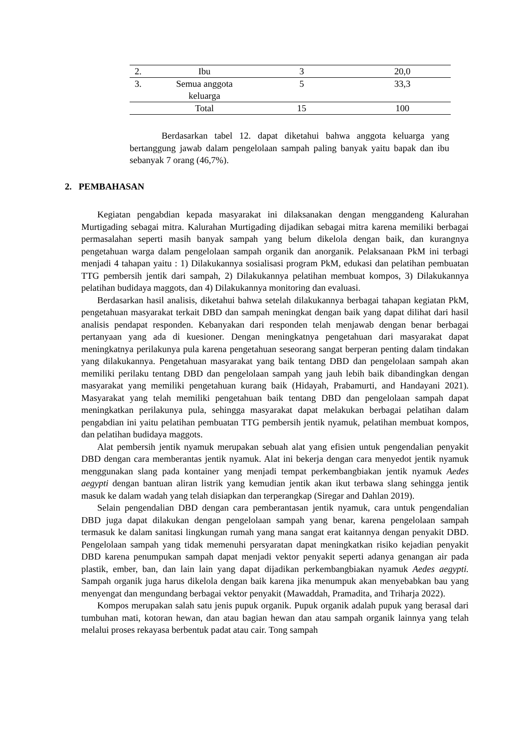| 2. | Ibu | 3 | 20,0 |
| 3. | Semua anggota keluarga | 5 | 33,3 |
| | Total | 15 | 100 |
Berdasarkan tabel 12. dapat diketahui bahwa anggota keluarga yang bertanggung jawab dalam pengelolaan sampah paling banyak yaitu bapak dan ibu sebanyak 7 orang (46,7%).
2. PEMBAHASAN
Kegiatan pengabdian kepada masyarakat ini dilaksanakan dengan menggandeng Kalurahan Murtigading sebagai mitra. Kalurahan Murtigading dijadikan sebagai mitra karena memiliki berbagai permasalahan seperti masih banyak sampah yang belum dikelola dengan baik, dan kurangnya pengetahuan warga dalam pengelolaan sampah organik dan anorganik. Pelaksanaan PkM ini terbagi menjadi 4 tahapan yaitu : 1) Dilakukannya sosialisasi program PkM, edukasi dan pelatihan pembuatan TTG pembersih jentik dari sampah, 2) Dilakukannya pelatihan membuat kompos, 3) Dilakukannya pelatihan budidaya maggots, dan 4) Dilakukannya monitoring dan evaluasi.
Berdasarkan hasil analisis, diketahui bahwa setelah dilakukannya berbagai tahapan kegiatan PkM, pengetahuan masyarakat terkait DBD dan sampah meningkat dengan baik yang dapat dilihat dari hasil analisis pendapat responden. Kebanyakan dari responden telah menjawab dengan benar berbagai pertanyaan yang ada di kuesioner. Dengan meningkatnya pengetahuan dari masyarakat dapat meningkatnya perilakunya pula karena pengetahuan seseorang sangat berperan penting dalam tindakan yang dilakukannya. Pengetahuan masyarakat yang baik tentang DBD dan pengelolaan sampah akan memiliki perilaku tentang DBD dan pengelolaan sampah yang jauh lebih baik dibandingkan dengan masyarakat yang memiliki pengetahuan kurang baik (Hidayah, Prabamurti, and Handayani 2021). Masyarakat yang telah memiliki pengetahuan baik tentang DBD dan pengelolaan sampah dapat meningkatkan perilakunya pula, sehingga masyarakat dapat melakukan berbagai pelatihan dalam pengabdian ini yaitu pelatihan pembuatan TTG pembersih jentik nyamuk, pelatihan membuat kompos, dan pelatihan budidaya maggots.
Alat pembersih jentik nyamuk merupakan sebuah alat yang efisien untuk pengendalian penyakit DBD dengan cara memberantas jentik nyamuk. Alat ini bekerja dengan cara menyedot jentik nyamuk menggunakan slang pada kontainer yang menjadi tempat perkembangbiakan jentik nyamuk Aedes aegypti dengan bantuan aliran listrik yang kemudian jentik akan ikut terbawa slang sehingga jentik masuk ke dalam wadah yang telah disiapkan dan terperangkap (Siregar and Dahlan 2019).
Selain pengendalian DBD dengan cara pemberantasan jentik nyamuk, cara untuk pengendalian DBD juga dapat dilakukan dengan pengelolaan sampah yang benar, karena pengelolaan sampah termasuk ke dalam sanitasi lingkungan rumah yang mana sangat erat kaitannya dengan penyakit DBD. Pengelolaan sampah yang tidak memenuhi persyaratan dapat meningkatkan risiko kejadian penyakit DBD karena penumpukan sampah dapat menjadi vektor penyakit seperti adanya genangan air pada plastik, ember, ban, dan lain lain yang dapat dijadikan perkembangbiakan nyamuk Aedes aegypti. Sampah organik juga harus dikelola dengan baik karena jika menumpuk akan menyebabkan bau yang menyengat dan mengundang berbagai vektor penyakit (Mawaddah, Pramadita, and Triharja 2022).
Kompos merupakan salah satu jenis pupuk organik. Pupuk organik adalah pupuk yang berasal dari tumbuhan mati, kotoran hewan, dan atau bagian hewan dan atau sampah organik lainnya yang telah melalui proses rekayasa berbentuk padat atau cair. Tong sampah